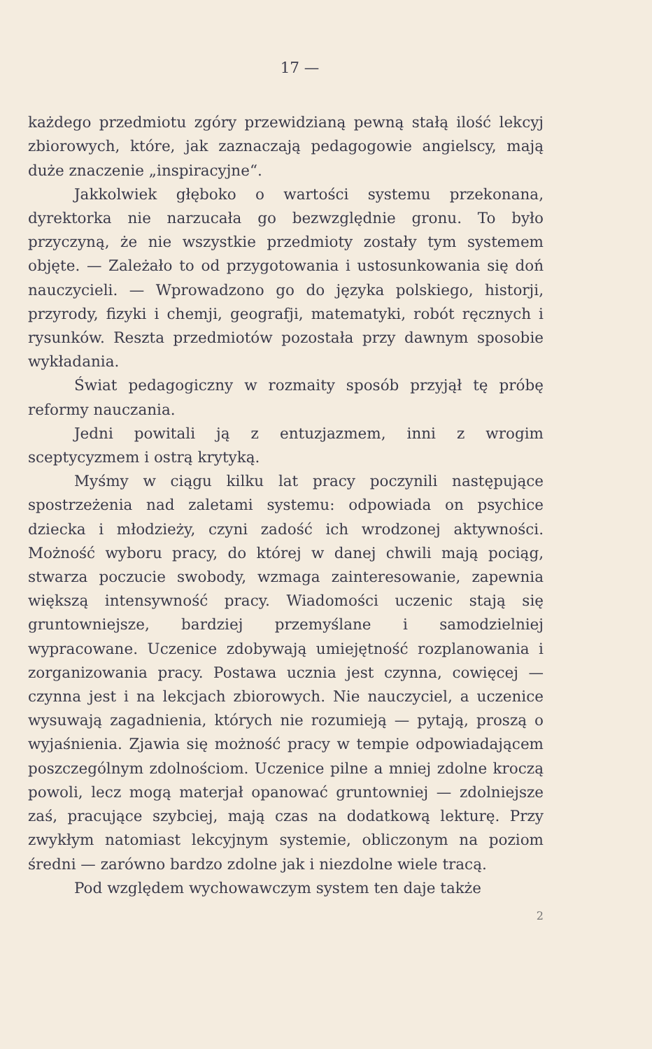17 —
każdego przedmiotu zgóry przewidzianą pewną stałą ilość lekcyj zbiorowych, które, jak zaznaczają pedagogowie angielscy, mają duże znaczenie „inspiracyjne“.
Jakkolwiek głęboko o wartości systemu przekonana, dyrektorka nie narzucała go bezwzględnie gronu. To było przyczyną, że nie wszystkie przedmioty zostały tym systemem objęte. — Zależało to od przygotowania i ustosunkowania się doń nauczycieli. — Wprowadzono go do języka polskiego, historji, przyrody, fizyki i chemji, geografji, matematyki, robót ręcznych i rysunków. Reszta przedmiotów pozostała przy dawnym sposobie wykładania.
Świat pedagogiczny w rozmaity sposób przyjął tę próbę reformy nauczania.
Jedni powitali ją z entuzjazmem, inni z wrogim sceptycyzmem i ostrą krytyką.
Myśmy w ciągu kilku lat pracy poczynili następujące spostrzeżenia nad zaletami systemu: odpowiada on psychice dziecka i młodzieży, czyni zadość ich wrodzonej aktywności. Możność wyboru pracy, do której w danej chwili mają pociąg, stwarza poczucie swobody, wzmaga zainteresowanie, zapewnia większą intensywność pracy. Wiadomości uczenic stają się gruntowniejsze, bardziej przemyślane i samodzielniej wypracowane. Uczenice zdobywają umiejętność rozplanowania i zorganizowania pracy. Postawa ucznia jest czynna, cowięcej — czynna jest i na lekcjach zbiorowych. Nie nauczyciel, a uczenice wysuwają zagadnienia, których nie rozumieją — pytają, proszą o wyjaśnienia. Zjawia się możność pracy w tempie odpowiadającem poszczególnym zdolnościom. Uczenice pilne a mniej zdolne kroczą powoli, lecz mogą materjał opanować gruntowniej — zdolniejsze zaś, pracujące szybciej, mają czas na dodatkową lekturę. Przy zwykłym natomiast lekcyjnym systemie, obliczonym na poziom średni — zarówno bardzo zdolne jak i niezdolne wiele tracą.
Pod względem wychowawczym system ten daje także
2